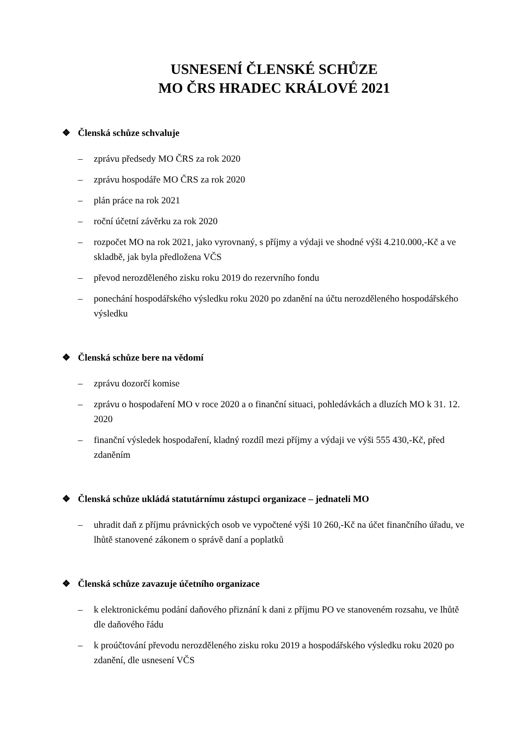USNESENÍ ČLENSKÉ SCHŮZE
MO ČRS HRADEC KRÁLOVÉ 2021
❖ Členská schůze schvaluje
– zprávu předsedy MO ČRS za rok 2020
– zprávu hospodáře MO ČRS za rok 2020
– plán práce na rok 2021
– roční účetní závěrku za rok 2020
– rozpočet MO na rok 2021, jako vyrovnaný, s příjmy a výdaji ve shodné výši 4.210.000,-Kč a ve skladbě, jak byla předložena VČS
– převod nerozděleného zisku roku 2019 do rezervního fondu
– ponechání hospodářského výsledku roku 2020 po zdanění na účtu nerozděleného hospodářského výsledku
❖ Členská schůze bere na vědomí
– zprávu dozorčí komise
– zprávu o hospodaření MO v roce 2020 a o finanční situaci, pohledávkách a dluzích MO k 31. 12. 2020
– finanční výsledek hospodaření, kladný rozdíl mezi příjmy a výdaji ve výši 555 430,-Kč, před zdaněním
❖ Členská schůze ukládá statutárnímu zástupci organizace – jednateli MO
– uhradit daň z příjmu právnických osob ve vypočtené výši 10 260,-Kč na účet finančního úřadu, ve lhůtě stanovené zákonem o správě daní a poplatků
❖ Členská schůze zavazuje účetního organizace
– k elektronickému podání daňového přiznání k dani z příjmu PO ve stanoveném rozsahu, ve lhůtě dle daňového řádu
– k proúčtování převodu nerozděleného zisku roku 2019 a hospodářského výsledku roku 2020 po zdanění, dle usnesení VČS